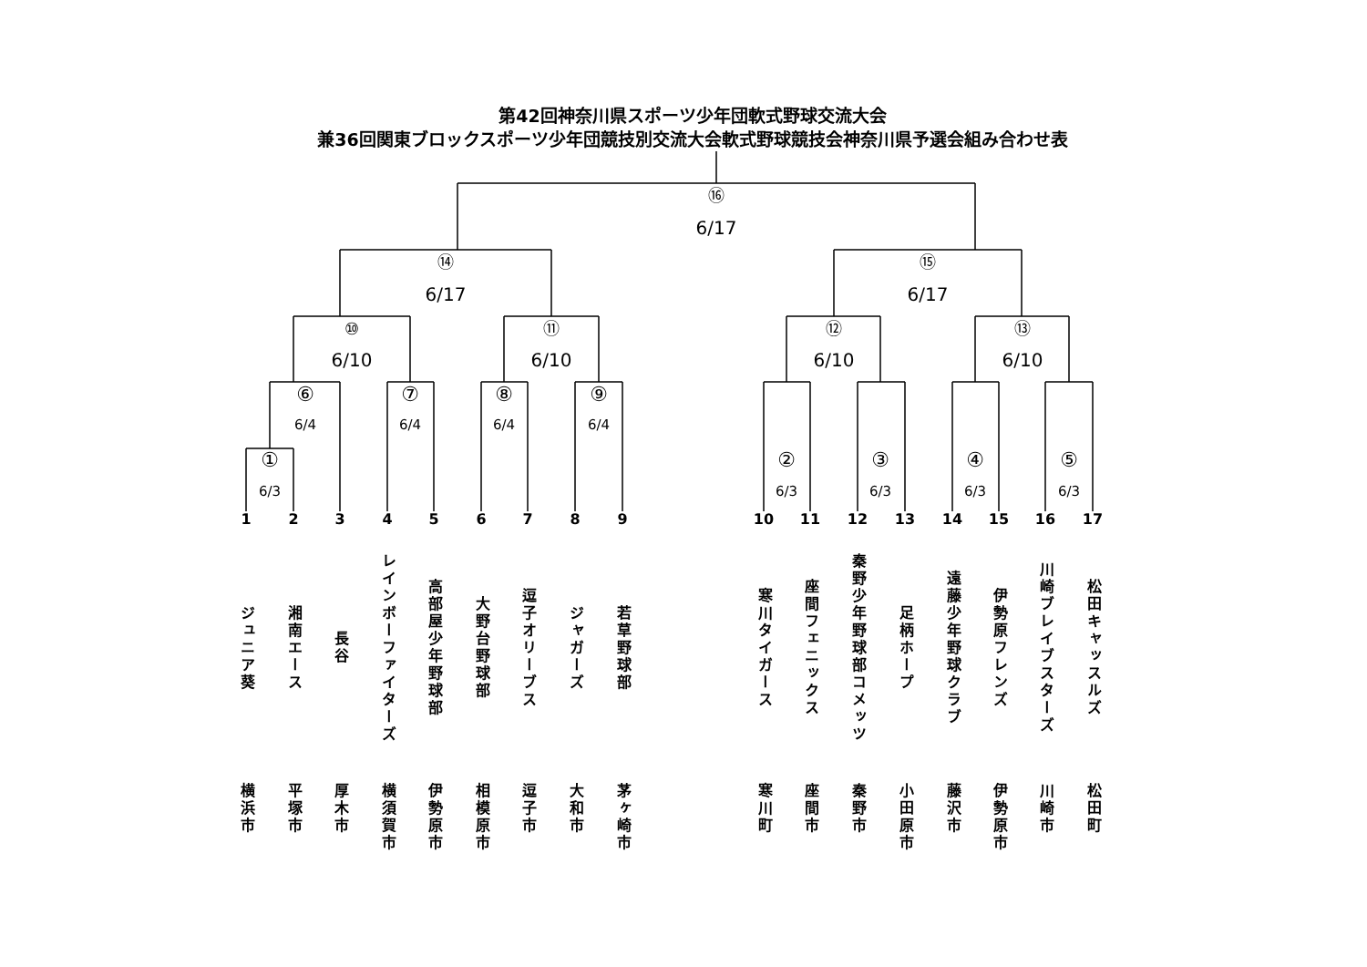第42回神奈川県スポーツ少年団軟式野球交流大会
兼36回関東ブロックスポーツ少年団競技別交流大会軟式野球競技会神奈川県予選会組み合わせ表
⑯
6/17
⑭
6/17
⑮
6/17
⑩
6/10
⑪
6/10
⑫
6/10
⑬
6/10
⑥
6/4
⑦
6/4
⑧
6/4
⑨
6/4
①
6/3
②
6/3
③
6/3
④
6/3
⑤
6/3
1
ジュニア葵
2
湘南エース
3
長谷
4
レインボーファイターズ
5
高部屋少年野球部
6
大野台野球部
7
逗子オリーブス
8
ジャガーズ
9
若草野球部
10
寒川タイガース
11
座間フェニックス
12
秦野少年野球部コメッツ
13
足柄ホープ
14
遠藤少年野球クラブ
15
伊勢原フレンズ
16
川崎ブレイブスターズ
17
松田キャッスルズ
横浜市
平塚市
厚木市
横須賀市
伊勢原市
相模原市
逗子市
大和市
茅ヶ崎市
寒川町
座間市
秦野市
小田原市
藤沢市
伊勢原市
川崎市
松田町